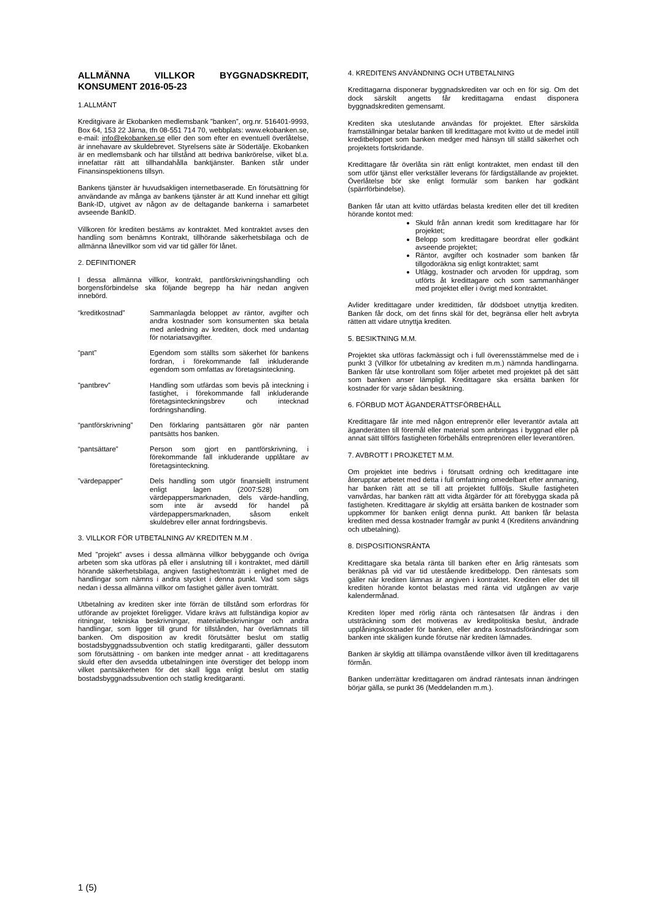ALLMÄNNA VILLKOR BYGGNADSKREDIT, KONSUMENT 2016-05-23
1.ALLMÄNT
Kreditgivare är Ekobanken medlemsbank ”banken”, org.nr. 516401-9993, Box 64, 153 22 Järna, tfn 08-551 714 70, webbplats: www.ekobanken.se, e-mail: info@ekobanken.se eller den som efter en eventuell överlåtelse, är innehavare av skuldebrevet. Styrelsens säte är Södertälje. Ekobanken är en medlemsbank och har tillstånd att bedriva bankrörelse, vilket bl.a. innefattar rätt att tillhandahålla banktjänster. Banken står under Finansinspektionens tillsyn.
Bankens tjänster är huvudsakligen internetbaserade. En förutsättning för användande av många av bankens tjänster är att Kund innehar ett giltigt Bank-ID, utgivet av någon av de deltagande bankerna i samarbetet avseende BankID.
Villkoren för krediten bestäms av kontraktet. Med kontraktet avses den handling som benämns Kontrakt, tillhörande säkerhetsbilaga och de allmänna lånevillkor som vid var tid gäller för lånet.
2. DEFINITIONER
I dessa allmänna villkor, kontrakt, pantförskrivningshandling och borgensförbindelse ska följande begrepp ha här nedan angiven innebörd.
“kreditkostnad” Sammanlagda beloppet av räntor, avgifter och andra kostnader som konsumenten ska betala med anledning av krediten, dock med undantag för notariatsavgifter.
“pant” Egendom som ställts som säkerhet för bankens fordran, i förekommande fall inkluderande egendom som omfattas av företagsinteckning.
”pantbrev” Handling som utfärdas som bevis på inteckning i fastighet, i förekommande fall inkluderande företagsinteckningsbrev och intecknad fordringshandling.
“pantförskrivning”
Den förklaring pantsättaren gör när panten pantsätts hos banken.
“pantsättare” Person som gjort en pantförskrivning, i förekommande fall inkluderande upplåtare av företagsinteckning.
”värdepapper” Dels handling som utgör finansiellt instrument enligt lagen (2007:528) om värdepappersmarknaden, dels värde-handling, som inte är avsedd för handel på värdepappersmarknaden, såsom enkelt skuldebrev eller annat fordringsbevis.
3. VILLKOR FÖR UTBETALNING AV KREDITEN M.M .
Med ”projekt” avses i dessa allmänna villkor bebyggande och övriga arbeten som ska utföras på eller i anslutning till i kontraktet, med därtill hörande säkerhetsbilaga, angiven fastighet/tomträtt i enlighet med de handlingar som nämns i andra stycket i denna punkt. Vad som sägs nedan i dessa allmänna villkor om fastighet gäller även tomträtt.
Utbetalning av krediten sker inte förrän de tillstånd som erfordras för utförande av projektet föreligger. Vidare krävs att fullständiga kopior av ritningar, tekniska beskrivningar, materialbeskrivningar och andra handlingar, som ligger till grund för tillstånden, har överlämnats till banken. Om disposition av kredit förutsätter beslut om statlig bostadsbyggnadssubvention och statlig kreditgaranti, gäller dessutom som förutsättning - om banken inte medger annat - att kredittagarens skuld efter den avsedda utbetalningen inte överstiger det belopp inom vilket pantsäkerheten för det skall ligga enligt beslut om statlig bostadsbyggnadssubvention och statlig kreditgaranti.
4. KREDITENS ANVÄNDNING OCH UTBETALNING
Kredittagarna disponerar byggnadskrediten var och en för sig. Om det dock särskilt angetts får kredittagarna endast disponera byggnadskrediten gemensamt.
Krediten ska uteslutande användas för projektet. Efter särskilda framställningar betalar banken till kredittagare mot kvitto ut de medel intill kreditbeloppet som banken medger med hänsyn till ställd säkerhet och projektets fortskridande.
Kredittagare får överlåta sin rätt enligt kontraktet, men endast till den som utför tjänst eller verkställer leverans för färdigställande av projektet. Överlåtelse bör ske enligt formulär som banken har godkänt (spärrförbindelse).
Banken får utan att kvitto utfärdas belasta krediten eller det till krediten hörande kontot med:
Skuld från annan kredit som kredittagare har för projektet;
Belopp som kredittagare beordrat eller godkänt avseende projektet;
Räntor, avgifter och kostnader som banken får tillgodoräkna sig enligt kontraktet; samt
Utlägg, kostnader och arvoden för uppdrag, som utförts åt kredittagare och som sammanhänger med projektet eller i övrigt med kontraktet.
Avlider kredittagare under kredittiden, får dödsboet utnyttja krediten. Banken får dock, om det finns skäl för det, begränsa eller helt avbryta rätten att vidare utnyttja krediten.
5. BESIKTNING M.M.
Projektet ska utföras fackmässigt och i full överensstämmelse med de i punkt 3 (Villkor för utbetalning av krediten m.m.) nämnda handlingarna. Banken får utse kontrollant som följer arbetet med projektet på det sätt som banken anser lämpligt. Kredittagare ska ersätta banken för kostnader för varje sådan besiktning.
6. FÖRBUD MOT ÄGANDERÄTTSFÖRBEHÅLL
Kredittagare får inte med någon entreprenör eller leverantör avtala att äganderätten till föremål eller material som anbringas i byggnad eller på annat sätt tillförs fastigheten förbehålls entreprenören eller leverantören.
7. AVBROTT I PROJKETET M.M.
Om projektet inte bedrivs i förutsatt ordning och kredittagare inte återupptar arbetet med detta i full omfattning omedelbart efter anmaning, har banken rätt att se till att projektet fullföljs. Skulle fastigheten vanvårdas, har banken rätt att vidta åtgärder för att förebygga skada på fastigheten. Kredittagare är skyldig att ersätta banken de kostnader som uppkommer för banken enligt denna punkt. Att banken får belasta krediten med dessa kostnader framgår av punkt 4 (Kreditens användning och utbetalning).
8. DISPOSITIONSRÄNTA
Kredittagare ska betala ränta till banken efter en årlig räntesats som beräknas på vid var tid utestående kreditbelopp. Den räntesats som gäller när krediten lämnas är angiven i kontraktet. Krediten eller det till krediten hörande kontot belastas med ränta vid utgången av varje kalendermånad.
Krediten löper med rörlig ränta och räntesatsen får ändras i den utsträckning som det motiveras av kreditpolitiska beslut, ändrade upplåningskostnader för banken, eller andra kostnadsförändringar som banken inte skäligen kunde förutse när krediten lämnades.
Banken är skyldig att tillämpa ovanstående villkor även till kredittagarens förmån.
Banken underrättar kredittagaren om ändrad räntesats innan ändringen börjar gälla, se punkt 36 (Meddelanden m.m.).
1 (5)